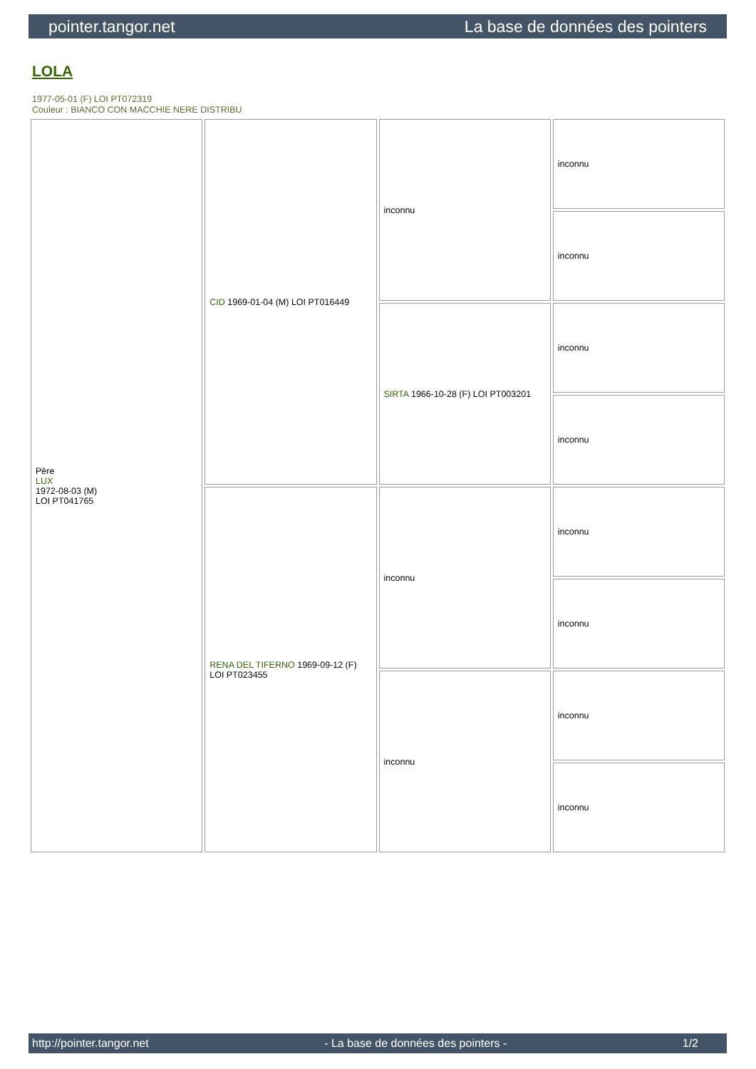pointer.tangor.net La base de données des pointers
LOLA
1977-05-01 (F) LOI PT072319
Couleur : BIANCO CON MACCHIE NERE DISTRIBU
| Père LUX 1972-08-03 (M) LOI PT041765 | CID 1969-01-04 (M) LOI PT016449 | inconnu | inconnu |
| | | | inconnu |
| | | SIRTA 1966-10-28 (F) LOI PT003201 | inconnu |
| | | | inconnu |
| | RENA DEL TIFERNO 1969-09-12 (F) LOI PT023455 | inconnu | inconnu |
| | | | inconnu |
| | | inconnu | inconnu |
| | | | inconnu |
http://pointer.tangor.net - La base de données des pointers - 1/2